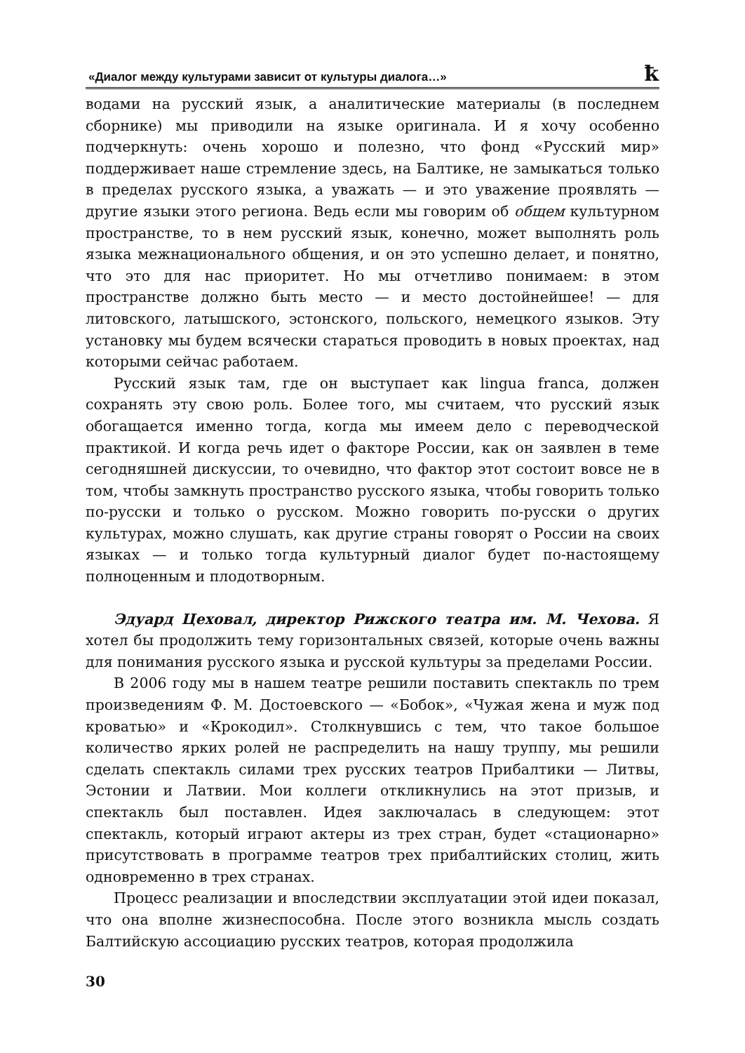«Диалог между культурами зависит от культуры диалога…» ꝁ
водами на русский язык, а аналитические материалы (в последнем сборнике) мы приводили на языке оригинала. И я хочу особенно подчеркнуть: очень хорошо и полезно, что фонд «Русский мир» поддерживает наше стремление здесь, на Балтике, не замыкаться только в пределах русского языка, а уважать — и это уважение проявлять — другие языки этого региона. Ведь если мы говорим об общем культурном пространстве, то в нем русский язык, конечно, может выполнять роль языка межнационального общения, и он это успешно делает, и понятно, что это для нас приоритет. Но мы отчетливо понимаем: в этом пространстве должно быть место — и место достойнейшее! — для литовского, латышского, эстонского, польского, немецкого языков. Эту установку мы будем всячески стараться проводить в новых проектах, над которыми сейчас работаем.
Русский язык там, где он выступает как lingua franca, должен сохранять эту свою роль. Более того, мы считаем, что русский язык обогащается именно тогда, когда мы имеем дело с переводческой практикой. И когда речь идет о факторе России, как он заявлен в теме сегодняшней дискуссии, то очевидно, что фактор этот состоит вовсе не в том, чтобы замкнуть пространство русского языка, чтобы говорить только по-русски и только о русском. Можно говорить по-русски о других культурах, можно слушать, как другие страны говорят о России на своих языках — и только тогда культурный диалог будет по-настоящему полноценным и плодотворным.
Эдуард Цеховал, директор Рижского театра им. М. Чехова. Я хотел бы продолжить тему горизонтальных связей, которые очень важны для понимания русского языка и русской культуры за пределами России.
В 2006 году мы в нашем театре решили поставить спектакль по трем произведениям Ф. М. Достоевского — «Бобок», «Чужая жена и муж под кроватью» и «Крокодил». Столкнувшись с тем, что такое большое количество ярких ролей не распределить на нашу труппу, мы решили сделать спектакль силами трех русских театров Прибалтики — Литвы, Эстонии и Латвии. Мои коллеги откликнулись на этот призыв, и спектакль был поставлен. Идея заключалась в следующем: этот спектакль, который играют актеры из трех стран, будет «стационарно» присутствовать в программе театров трех прибалтийских столиц, жить одновременно в трех странах.
Процесс реализации и впоследствии эксплуатации этой идеи показал, что она вполне жизнеспособна. После этого возникла мысль создать Балтийскую ассоциацию русских театров, которая продолжила
30